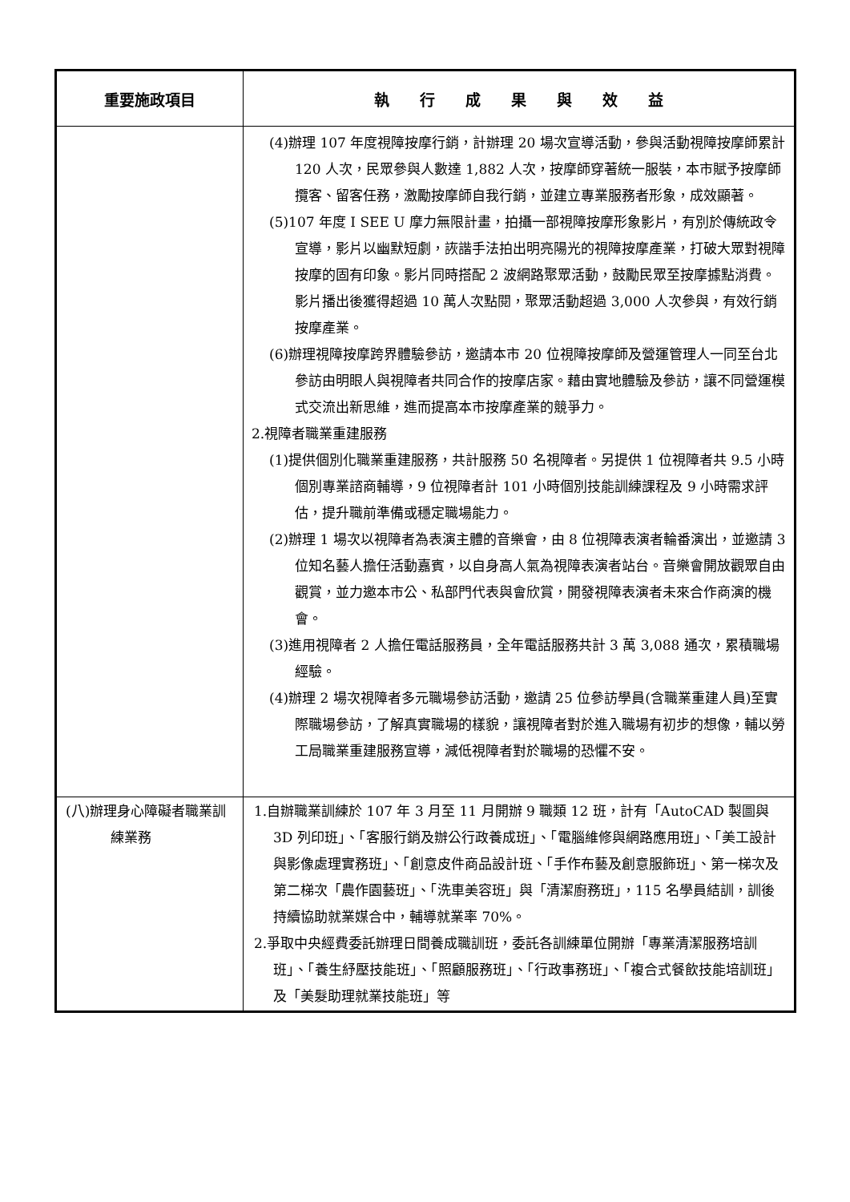| 重要施政項目 | 執 行 成 果 與 效 益 |
| --- | --- |
| | (4)辦理 107 年度視障按摩行銷，計辦理 20 場次宣導活動，參與活動視障按摩師累計 120 人次，民眾參與人數達 1,882 人次，按摩師穿著統一服裝，本市賦予按摩師攬客、留客任務，激勵按摩師自我行銷，並建立專業服務者形象，成效顯著。 (5)107 年度 I SEE U 摩力無限計畫，拍攝一部視障按摩形象影片，有別於傳統政令宣導，影片以幽默短劇，詼諧手法拍出明亮陽光的視障按摩產業，打破大眾對視障按摩的固有印象。影片同時搭配 2 波網路聚眾活動，鼓勵民眾至按摩據點消費。影片播出後獲得超過 10 萬人次點閱，聚眾活動超過 3,000 人次參與，有效行銷按摩產業。 (6)辦理視障按摩跨界體驗參訪，邀請本市 20 位視障按摩師及營運管理人一同至台北參訪由明眼人與視障者共同合作的按摩店家。藉由實地體驗及參訪，讓不同營運模式交流出新思維，進而提高本市按摩產業的競爭力。 2.視障者職業重建服務 (1)提供個別化職業重建服務，共計服務 50 名視障者。另提供 1 位視障者共 9.5 小時個別專業諮商輔導，9 位視障者計 101 小時個別技能訓練課程及 9 小時需求評估，提升職前準備或穩定職場能力。 (2)辦理 1 場次以視障者為表演主體的音樂會，由 8 位視障表演者輪番演出，並邀請 3 位知名藝人擔任活動嘉賓，以自身高人氣為視障表演者站台。音樂會開放觀眾自由觀賞，並力邀本市公、私部門代表與會欣賞，開發視障表演者未來合作商演的機會。 (3)進用視障者 2 人擔任電話服務員，全年電話服務共計 3 萬 3,088 通次，累積職場經驗。 (4)辦理 2 場次視障者多元職場參訪活動，邀請 25 位參訪學員(含職業重建人員)至實際職場參訪，了解真實職場的樣貌，讓視障者對於進入職場有初步的想像，輔以勞工局職業重建服務宣導，減低視障者對於職場的恐懼不安。 |
| (八)辦理身心障礙者職業訓練業務 | 1.自辦職業訓練於 107 年 3 月至 11 月開辦 9 職類 12 班，計有「AutoCAD 製圖與 3D 列印班」、「客服行銷及辦公行政養成班」、「電腦維修與網路應用班」、「美工設計與影像處理實務班」、「創意皮件商品設計班、「手作布藝及創意服飾班」、第一梯次及第二梯次「農作園藝班」、「洗車美容班」與「清潔廚務班」，115 名學員結訓，訓後持續協助就業媒合中，輔導就業率 70%。 2.爭取中央經費委託辦理日間養成職訓班，委託各訓練單位開辦「專業清潔服務培訓班」、「養生紓壓技能班」、「照顧服務班」、「行政事務班」、「複合式餐飲技能培訓班」及「美髮助理就業技能班」等 |